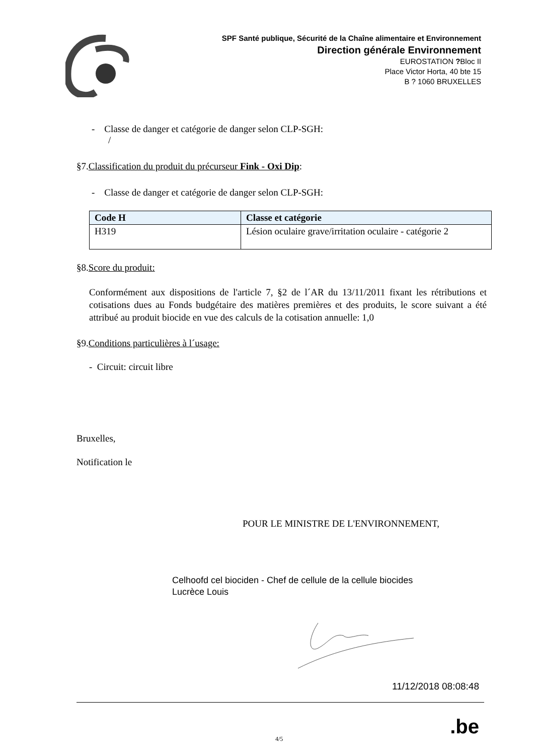SPF Santé publique, Sécurité de la Chaîne alimentaire et Environnement
Direction générale Environnement
EUROSTATION ?Bloc II
Place Victor Horta, 40 bte 15
B ? 1060 BRUXELLES
- Classe de danger et catégorie de danger selon CLP-SGH:
/
§7.Classification du produit du précurseur Fink - Oxi Dip:
- Classe de danger et catégorie de danger selon CLP-SGH:
| Code H | Classe et catégorie |
| --- | --- |
| H319 | Lésion oculaire grave/irritation oculaire - catégorie 2 |
§8.Score du produit:
Conformément aux dispositions de l'article 7, §2 de l´AR du 13/11/2011 fixant les rétributions et cotisations dues au Fonds budgétaire des matières premières et des produits, le score suivant a été attribué au produit biocide en vue des calculs de la cotisation annuelle: 1,0
§9.Conditions particulières à l´usage:
- Circuit: circuit libre
Bruxelles,
Notification le
POUR LE MINISTRE DE L'ENVIRONNEMENT,
Celhoofd cel biociden - Chef de cellule de la cellule biocides
Lucrèce Louis
11/12/2018 08:08:48
4/5.be